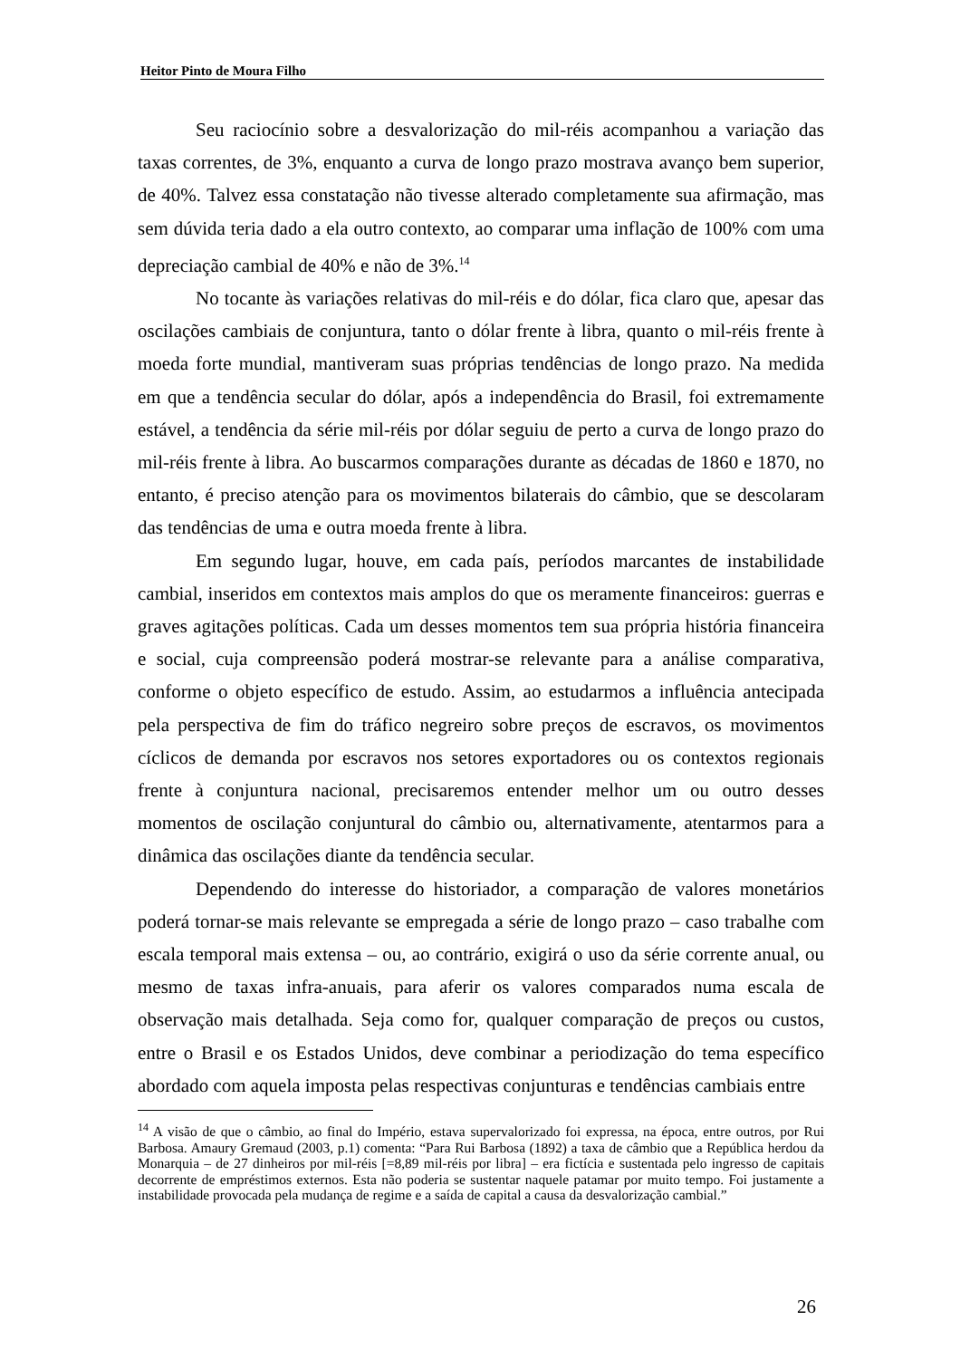Heitor Pinto de Moura Filho
Seu raciocínio sobre a desvalorização do mil-réis acompanhou a variação das taxas correntes, de 3%, enquanto a curva de longo prazo mostrava avanço bem superior, de 40%. Talvez essa constatação não tivesse alterado completamente sua afirmação, mas sem dúvida teria dado a ela outro contexto, ao comparar uma inflação de 100% com uma depreciação cambial de 40% e não de 3%.<sup>14</sup>
No tocante às variações relativas do mil-réis e do dólar, fica claro que, apesar das oscilações cambiais de conjuntura, tanto o dólar frente à libra, quanto o mil-réis frente à moeda forte mundial, mantiveram suas próprias tendências de longo prazo. Na medida em que a tendência secular do dólar, após a independência do Brasil, foi extremamente estável, a tendência da série mil-réis por dólar seguiu de perto a curva de longo prazo do mil-réis frente à libra. Ao buscarmos comparações durante as décadas de 1860 e 1870, no entanto, é preciso atenção para os movimentos bilaterais do câmbio, que se descolaram das tendências de uma e outra moeda frente à libra.
Em segundo lugar, houve, em cada país, períodos marcantes de instabilidade cambial, inseridos em contextos mais amplos do que os meramente financeiros: guerras e graves agitações políticas. Cada um desses momentos tem sua própria história financeira e social, cuja compreensão poderá mostrar-se relevante para a análise comparativa, conforme o objeto específico de estudo. Assim, ao estudarmos a influência antecipada pela perspectiva de fim do tráfico negreiro sobre preços de escravos, os movimentos cíclicos de demanda por escravos nos setores exportadores ou os contextos regionais frente à conjuntura nacional, precisaremos entender melhor um ou outro desses momentos de oscilação conjuntural do câmbio ou, alternativamente, atentarmos para a dinâmica das oscilações diante da tendência secular.
Dependendo do interesse do historiador, a comparação de valores monetários poderá tornar-se mais relevante se empregada a série de longo prazo – caso trabalhe com escala temporal mais extensa – ou, ao contrário, exigirá o uso da série corrente anual, ou mesmo de taxas infra-anuais, para aferir os valores comparados numa escala de observação mais detalhada. Seja como for, qualquer comparação de preços ou custos, entre o Brasil e os Estados Unidos, deve combinar a periodização do tema específico abordado com aquela imposta pelas respectivas conjunturas e tendências cambiais entre
<sup>14</sup> A visão de que o câmbio, ao final do Império, estava supervalorizado foi expressa, na época, entre outros, por Rui Barbosa. Amaury Gremaud (2003, p.1) comenta: “Para Rui Barbosa (1892) a taxa de câmbio que a República herdou da Monarquia – de 27 dinheiros por mil-réis [=8,89 mil-réis por libra] – era fictícia e sustentada pelo ingresso de capitais decorrente de empréstimos externos. Esta não poderia se sustentar naquele patamar por muito tempo. Foi justamente a instabilidade provocada pela mudança de regime e a saída de capital a causa da desvalorização cambial.”
26